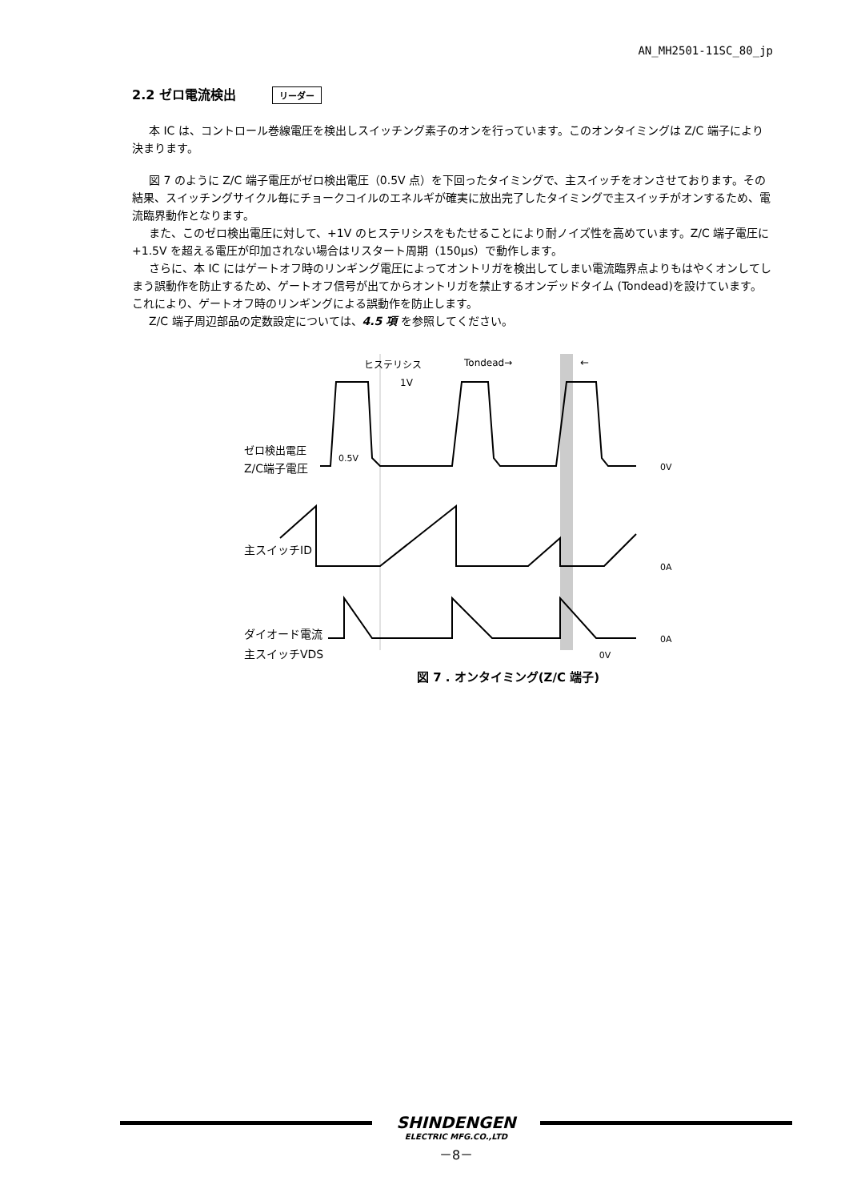AN_MH2501-11SC_80_jp
2.2 ゼロ電流検出 リーダー
本 IC は、コントロール巻線電圧を検出しスイッチング素子のオンを行っています。このオンタイミングは Z/C 端子により決まります。
図 7 のように Z/C 端子電圧がゼロ検出電圧（0.5V 点）を下回ったタイミングで、主スイッチをオンさせております。その結果、スイッチングサイクル毎にチョークコイルのエネルギが確実に放出完了したタイミングで主スイッチがオンするため、電流臨界動作となります。
また、このゼロ検出電圧に対して、+1V のヒステリシスをもたせることにより耐ノイズ性を高めています。Z/C 端子電圧に+1.5V を超える電圧が印加されない場合はリスタート周期（150μs）で動作します。
さらに、本 IC にはゲートオフ時のリンギング電圧によってオントリガを検出してしまい電流臨界点よりもはやくオンしてしまう誤動作を防止するため、ゲートオフ信号が出てからオントリガを禁止するオンデッドタイム (Tondead)を設けています。これにより、ゲートオフ時のリンギングによる誤動作を防止します。
Z/C 端子周辺部品の定数設定については、4.5 項 を参照してください。
ヒステリシス
1V
Tondead→
←
ゼロ検出電圧
Z/C端子電圧
0.5V
0V
主スイッチID
0A
ダイオード電流
0A
主スイッチVDS 0V
図 7 . オンタイミング(Z/C 端子)
SHINDENGEN
ELECTRIC MFG.CO.,LTD
－8－